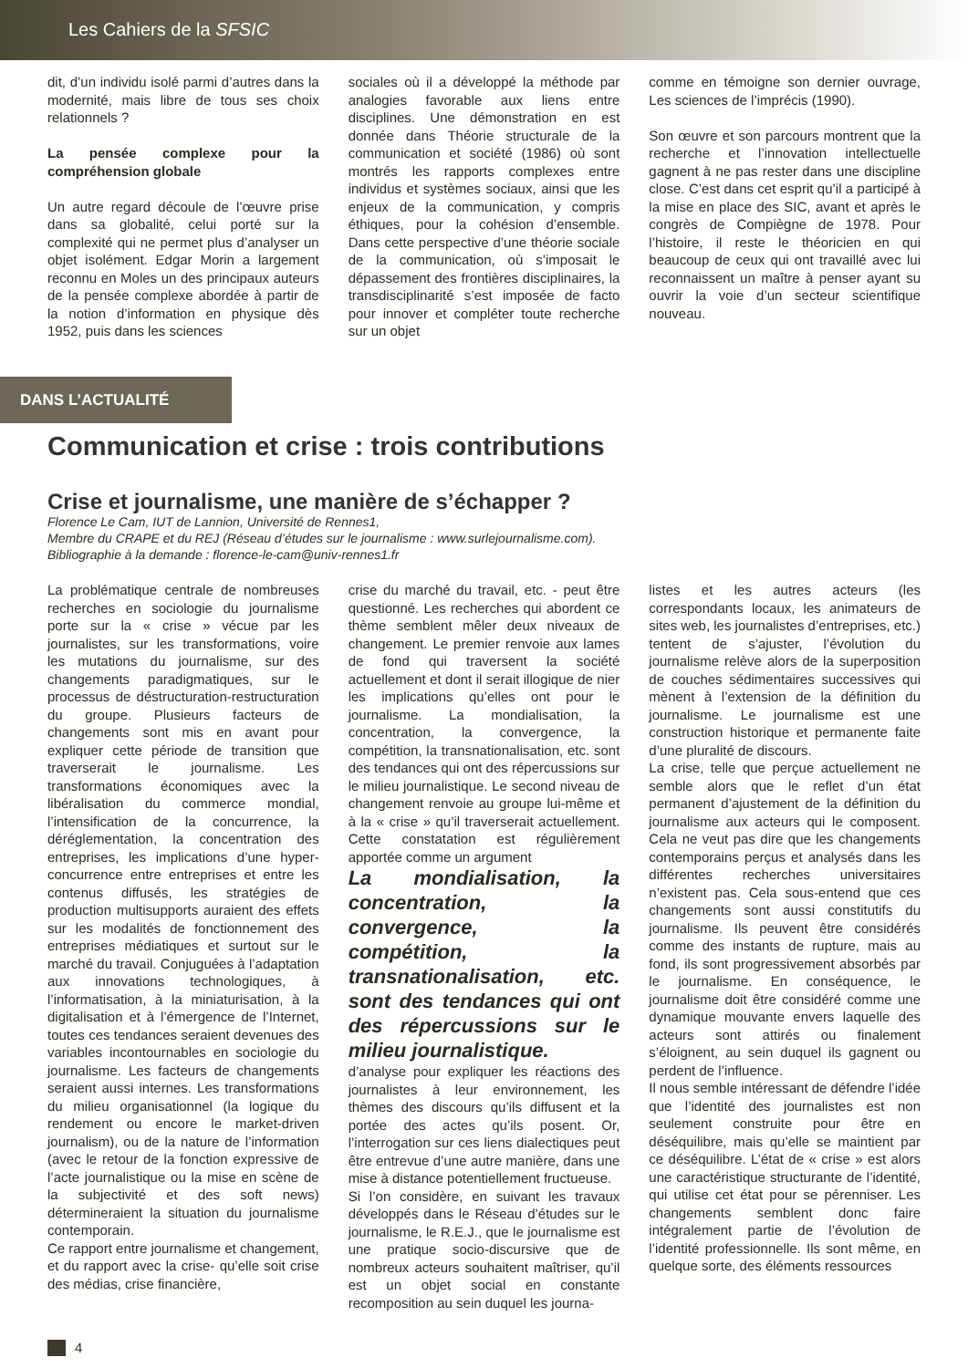Les Cahiers de la SFSIC
dit, d’un individu isolé parmi d’autres dans la modernité, mais libre de tous ses choix relationnels ?
La pensée complexe pour la compréhension globale
Un autre regard découle de l’œuvre prise dans sa globalité, celui porté sur la complexité qui ne permet plus d’analyser un objet isolément. Edgar Morin a largement reconnu en Moles un des principaux auteurs de la pensée complexe abordée à partir de la notion d’information en physique dès 1952, puis dans les sciences
sociales où il a développé la méthode par analogies favorable aux liens entre disciplines. Une démonstration en est donnée dans Théorie structurale de la communication et société (1986) où sont montrés les rapports complexes entre individus et systèmes sociaux, ainsi que les enjeux de la communication, y compris éthiques, pour la cohésion d’ensemble. Dans cette perspective d’une théorie sociale de la communication, où s’imposait le dépassement des frontières disciplinaires, la transdisciplinarité s’est imposée de facto pour innover et compléter toute recherche sur un objet
comme en témoigne son dernier ouvrage, Les sciences de l’imprécis (1990).
Son œuvre et son parcours montrent que la recherche et l’innovation intellectuelle gagnent à ne pas rester dans une discipline close. C’est dans cet esprit qu’il a participé à la mise en place des SIC, avant et après le congrès de Compiègne de 1978. Pour l’histoire, il reste le théoricien en qui beaucoup de ceux qui ont travaillé avec lui reconnaissent un maître à penser ayant su ouvrir la voie d’un secteur scientifique nouveau.
DANS L’ACTUALITÉ
Communication et crise : trois contributions
Crise et journalisme, une manière de s’échapper ?
Florence Le Cam, IUT de Lannion, Université de Rennes1,
Membre du CRAPE et du REJ (Réseau d’études sur le journalisme : www.surlejournalisme.com).
Bibliographie à la demande : florence-le-cam@univ-rennes1.fr
La problématique centrale de nombreuses recherches en sociologie du journalisme porte sur la « crise » vécue par les journalistes, sur les transformations, voire les mutations du journalisme, sur des changements paradigmatiques, sur le processus de déstructuration-restructuration du groupe. Plusieurs facteurs de changements sont mis en avant pour expliquer cette période de transition que traverserait le journalisme. Les transformations économiques avec la libéralisation du commerce mondial, l’intensification de la concurrence, la déréglementation, la concentration des entreprises, les implications d’une hyper-concurrence entre entreprises et entre les contenus diffusés, les stratégies de production multisupports auraient des effets sur les modalités de fonctionnement des entreprises médiatiques et surtout sur le marché du travail. Conjuguées à l’adaptation aux innovations technologiques, à l’informatisation, à la miniaturisation, à la digitalisation et à l’émergence de l’Internet, toutes ces tendances seraient devenues des variables incontournables en sociologie du journalisme. Les facteurs de changements seraient aussi internes. Les transformations du milieu organisationnel (la logique du rendement ou encore le market-driven journalism), ou de la nature de l’information (avec le retour de la fonction expressive de l’acte journalistique ou la mise en scène de la subjectivité et des soft news) détermineraient la situation du journalisme contemporain.
Ce rapport entre journalisme et changement, et du rapport avec la crise- qu’elle soit crise des médias, crise financière,
crise du marché du travail, etc. - peut être questionné. Les recherches qui abordent ce thème semblent mêler deux niveaux de changement. Le premier renvoie aux lames de fond qui traversent la société actuellement et dont il serait illogique de nier les implications qu’elles ont pour le journalisme. La mondialisation, la concentration, la convergence, la compétition, la transnationalisation, etc. sont des tendances qui ont des répercussions sur le milieu journalistique. Le second niveau de changement renvoie au groupe lui-même et à la « crise » qu’il traverserait actuellement. Cette constatation est régulièrement apportée comme un argument
La mondialisation, la concentration, la convergence, la compétition, la transnationalisation, etc. sont des tendances qui ont des répercussions sur le milieu journalistique.
d’analyse pour expliquer les réactions des journalistes à leur environnement, les thèmes des discours qu’ils diffusent et la portée des actes qu’ils posent. Or, l’interrogation sur ces liens dialectiques peut être entrevue d’une autre manière, dans une mise à distance potentiellement fructueuse.
Si l’on considère, en suivant les travaux développés dans le Réseau d’études sur le journalisme, le R.E.J., que le journalisme est une pratique socio-discursive que de nombreux acteurs souhaitent maîtriser, qu’il est un objet social en constante recomposition au sein duquel les journa-
listes et les autres acteurs (les correspondants locaux, les animateurs de sites web, les journalistes d’entreprises, etc.) tentent de s’ajuster, l’évolution du journalisme relève alors de la superposition de couches sédimentaires successives qui mènent à l’extension de la définition du journalisme. Le journalisme est une construction historique et permanente faite d’une pluralité de discours.
La crise, telle que perçue actuellement ne semble alors que le reflet d’un état permanent d’ajustement de la définition du journalisme aux acteurs qui le composent. Cela ne veut pas dire que les changements contemporains perçus et analysés dans les différentes recherches universitaires n’existent pas. Cela sous-entend que ces changements sont aussi constitutifs du journalisme. Ils peuvent être considérés comme des instants de rupture, mais au fond, ils sont progressivement absorbés par le journalisme. En conséquence, le journalisme doit être considéré comme une dynamique mouvante envers laquelle des acteurs sont attirés ou finalement s’éloignent, au sein duquel ils gagnent ou perdent de l’influence.
Il nous semble intéressant de défendre l’idée que l’identité des journalistes est non seulement construite pour être en déséquilibre, mais qu’elle se maintient par ce déséquilibre. L’état de « crise » est alors une caractéristique structurante de l’identité, qui utilise cet état pour se pérenniser. Les changements semblent donc faire intégralement partie de l’évolution de l’identité professionnelle. Ils sont même, en quelque sorte, des éléments ressources
4